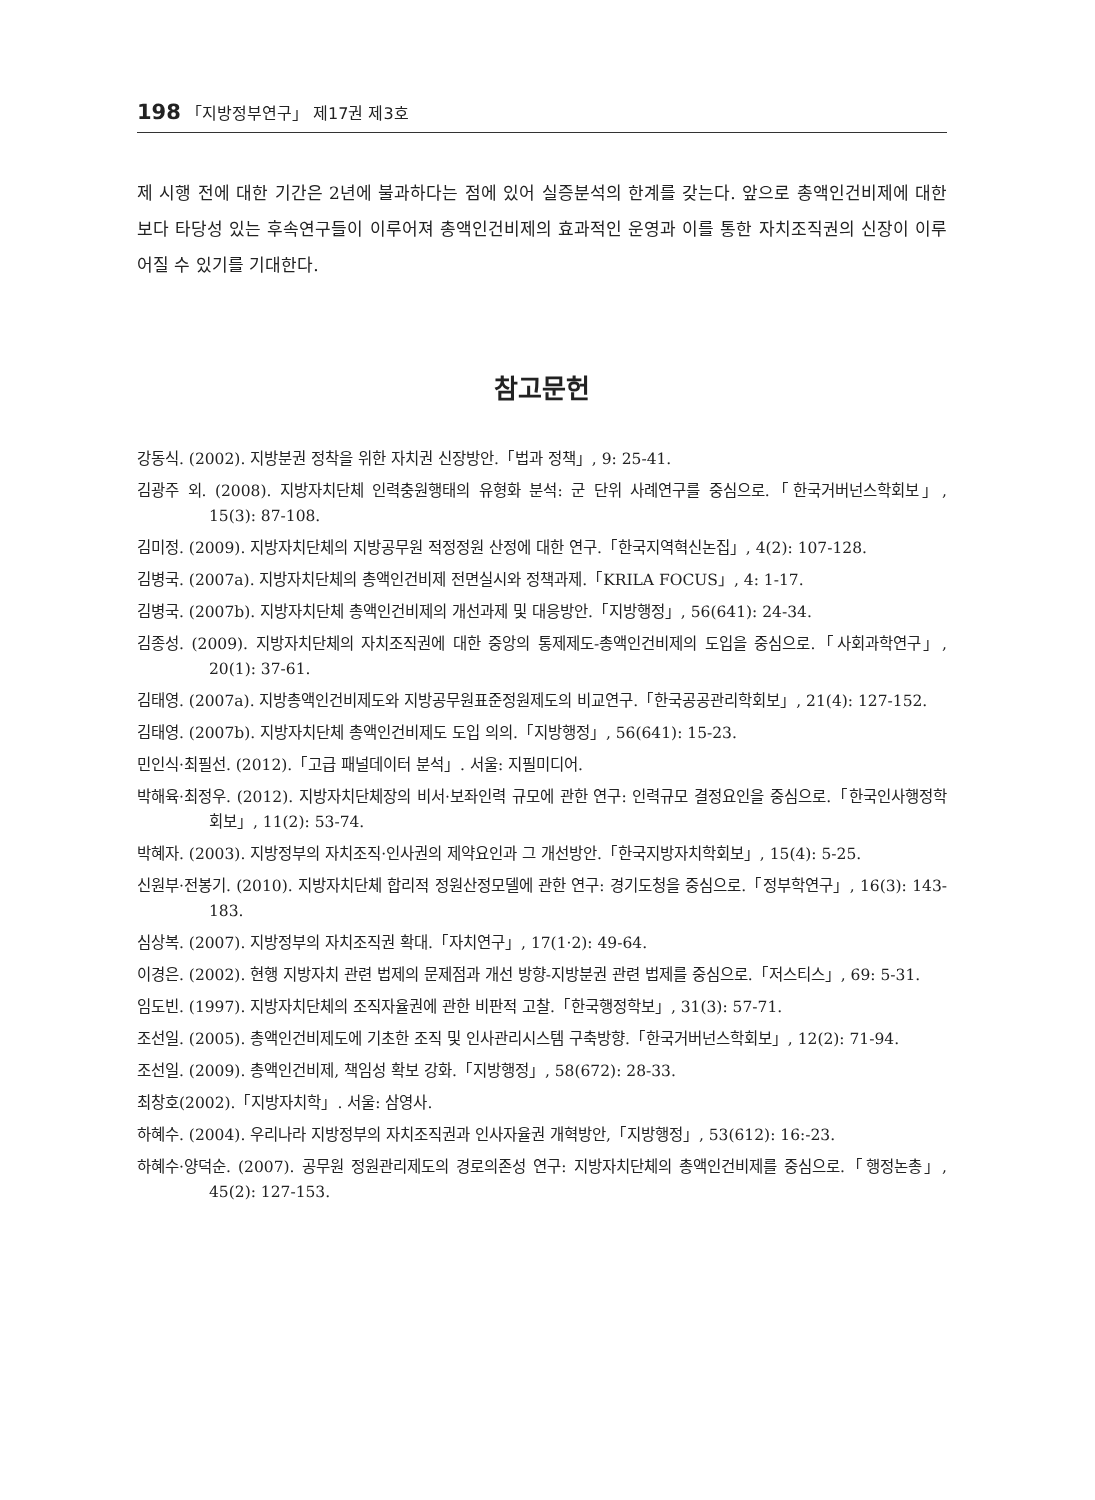198 「지방정부연구」 제17권 제3호
제 시행 전에 대한 기간은 2년에 불과하다는 점에 있어 실증분석의 한계를 갖는다. 앞으로 총액인건비제에 대한 보다 타당성 있는 후속연구들이 이루어져 총액인건비제의 효과적인 운영과 이를 통한 자치조직권의 신장이 이루어질 수 있기를 기대한다.
참고문헌
강동식. (2002). 지방분권 정착을 위한 자치권 신장방안.「법과 정책」, 9: 25-41.
김광주 외. (2008). 지방자치단체 인력충원행태의 유형화 분석: 군 단위 사례연구를 중심으로.「한국거버넌스학회보」, 15(3): 87-108.
김미정. (2009). 지방자치단체의 지방공무원 적정정원 산정에 대한 연구.「한국지역혁신논집」, 4(2): 107-128.
김병국. (2007a). 지방자치단체의 총액인건비제 전면실시와 정책과제.「KRILA FOCUS」, 4: 1-17.
김병국. (2007b). 지방자치단체 총액인건비제의 개선과제 및 대응방안.「지방행정」, 56(641): 24-34.
김종성. (2009). 지방자치단체의 자치조직권에 대한 중앙의 통제제도-총액인건비제의 도입을 중심으로.「사회과학연구」, 20(1): 37-61.
김태영. (2007a). 지방총액인건비제도와 지방공무원표준정원제도의 비교연구.「한국공공관리학회보」, 21(4): 127-152.
김태영. (2007b). 지방자치단체 총액인건비제도 도입 의의.「지방행정」, 56(641): 15-23.
민인식·최필선. (2012).「고급 패널데이터 분석」. 서울: 지필미디어.
박해육·최정우. (2012). 지방자치단체장의 비서·보좌인력 규모에 관한 연구: 인력규모 결정요인을 중심으로.「한국인사행정학회보」, 11(2): 53-74.
박혜자. (2003). 지방정부의 자치조직·인사권의 제약요인과 그 개선방안.「한국지방자치학회보」, 15(4): 5-25.
신원부·전봉기. (2010). 지방자치단체 합리적 정원산정모델에 관한 연구: 경기도청을 중심으로.「정부학연구」, 16(3): 143-183.
심상복. (2007). 지방정부의 자치조직권 확대.「자치연구」, 17(1·2): 49-64.
이경은. (2002). 현행 지방자치 관련 법제의 문제점과 개선 방향-지방분권 관련 법제를 중심으로.「저스티스」, 69: 5-31.
임도빈. (1997). 지방자치단체의 조직자율권에 관한 비판적 고찰.「한국행정학보」, 31(3): 57-71.
조선일. (2005). 총액인건비제도에 기초한 조직 및 인사관리시스템 구축방향.「한국거버넌스학회보」, 12(2): 71-94.
조선일. (2009). 총액인건비제, 책임성 확보 강화.「지방행정」, 58(672): 28-33.
최창호(2002).「지방자치학」. 서울: 삼영사.
하혜수. (2004). 우리나라 지방정부의 자치조직권과 인사자율권 개혁방안,「지방행정」, 53(612): 16:-23.
하혜수·양덕순. (2007). 공무원 정원관리제도의 경로의존성 연구: 지방자치단체의 총액인건비제를 중심으로.「행정논총」, 45(2): 127-153.